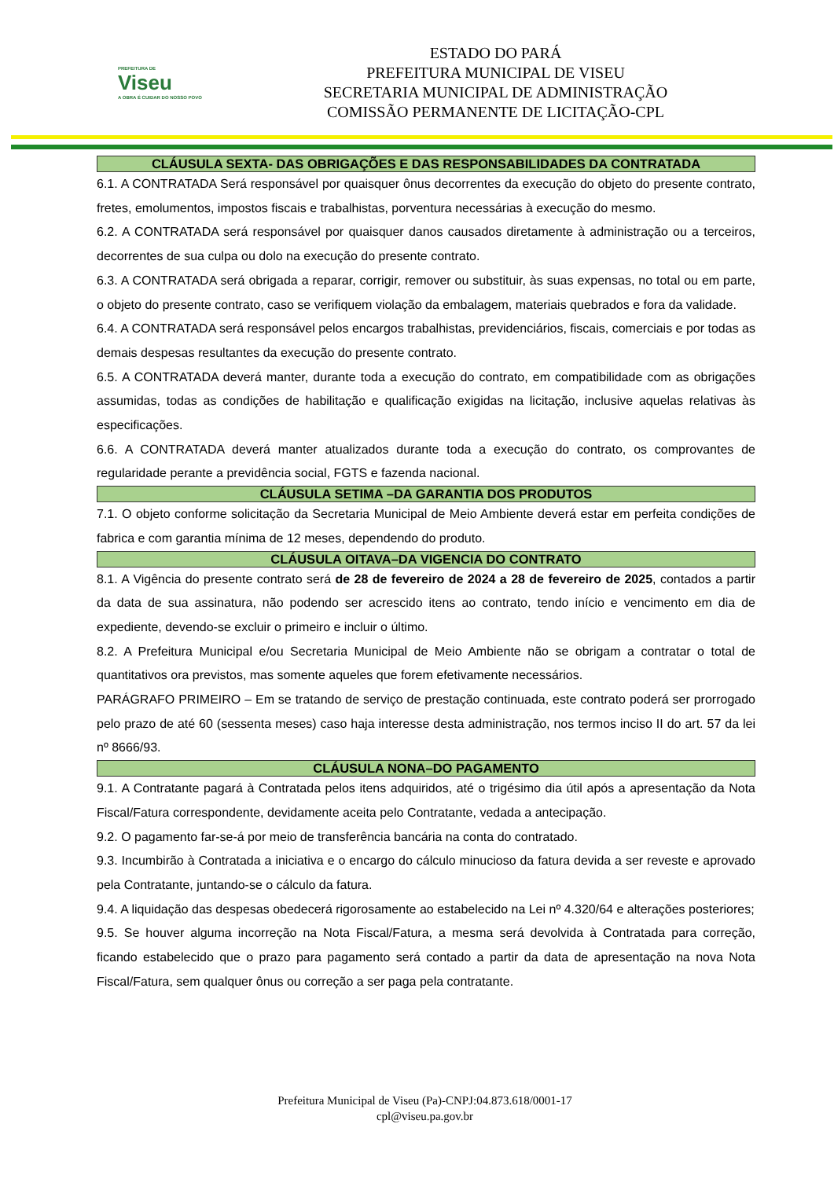PREFEITURA DE
Viseu
A OBRA É CUIDAR DO NOSSO POVO
ESTADO DO PARÁ
PREFEITURA MUNICIPAL DE VISEU
SECRETARIA MUNICIPAL DE ADMINISTRAÇÃO
COMISSÃO PERMANENTE DE LICITAÇÃO-CPL
CLÁUSULA SEXTA- DAS OBRIGAÇÕES E DAS RESPONSABILIDADES DA CONTRATADA
6.1. A CONTRATADA Será responsável por quaisquer ônus decorrentes da execução do objeto do presente contrato, fretes, emolumentos, impostos fiscais e trabalhistas, porventura necessárias à execução do mesmo.
6.2. A CONTRATADA será responsável por quaisquer danos causados diretamente à administração ou a terceiros, decorrentes de sua culpa ou dolo na execução do presente contrato.
6.3. A CONTRATADA será obrigada a reparar, corrigir, remover ou substituir, às suas expensas, no total ou em parte, o objeto do presente contrato, caso se verifiquem violação da embalagem, materiais quebrados e fora da validade.
6.4. A CONTRATADA será responsável pelos encargos trabalhistas, previdenciários, fiscais, comerciais e por todas as demais despesas resultantes da execução do presente contrato.
6.5. A CONTRATADA deverá manter, durante toda a execução do contrato, em compatibilidade com as obrigações assumidas, todas as condições de habilitação e qualificação exigidas na licitação, inclusive aquelas relativas às especificações.
6.6. A CONTRATADA deverá manter atualizados durante toda a execução do contrato, os comprovantes de regularidade perante a previdência social, FGTS e fazenda nacional.
CLÁUSULA SETIMA –DA GARANTIA DOS PRODUTOS
7.1. O objeto conforme solicitação da Secretaria Municipal de Meio Ambiente deverá estar em perfeita condições de fabrica e com garantia mínima de 12 meses, dependendo do produto.
CLÁUSULA OITAVA–DA VIGENCIA DO CONTRATO
8.1. A Vigência do presente contrato será de 28 de fevereiro de 2024 a 28 de fevereiro de 2025, contados a partir da data de sua assinatura, não podendo ser acrescido itens ao contrato, tendo início e vencimento em dia de expediente, devendo-se excluir o primeiro e incluir o último.
8.2. A Prefeitura Municipal e/ou Secretaria Municipal de Meio Ambiente não se obrigam a contratar o total de quantitativos ora previstos, mas somente aqueles que forem efetivamente necessários.
PARÁGRAFO PRIMEIRO – Em se tratando de serviço de prestação continuada, este contrato poderá ser prorrogado pelo prazo de até 60 (sessenta meses) caso haja interesse desta administração, nos termos inciso II do art. 57 da lei nº 8666/93.
CLÁUSULA NONA–DO PAGAMENTO
9.1. A Contratante pagará à Contratada pelos itens adquiridos, até o trigésimo dia útil após a apresentação da Nota Fiscal/Fatura correspondente, devidamente aceita pelo Contratante, vedada a antecipação.
9.2. O pagamento far-se-á por meio de transferência bancária na conta do contratado.
9.3. Incumbirão à Contratada a iniciativa e o encargo do cálculo minucioso da fatura devida a ser reveste e aprovado pela Contratante, juntando-se o cálculo da fatura.
9.4. A liquidação das despesas obedecerá rigorosamente ao estabelecido na Lei nº 4.320/64 e alterações posteriores;
9.5. Se houver alguma incorreção na Nota Fiscal/Fatura, a mesma será devolvida à Contratada para correção, ficando estabelecido que o prazo para pagamento será contado a partir da data de apresentação na nova Nota Fiscal/Fatura, sem qualquer ônus ou correção a ser paga pela contratante.
Prefeitura Municipal de Viseu (Pa)-CNPJ:04.873.618/0001-17
cpl@viseu.pa.gov.br